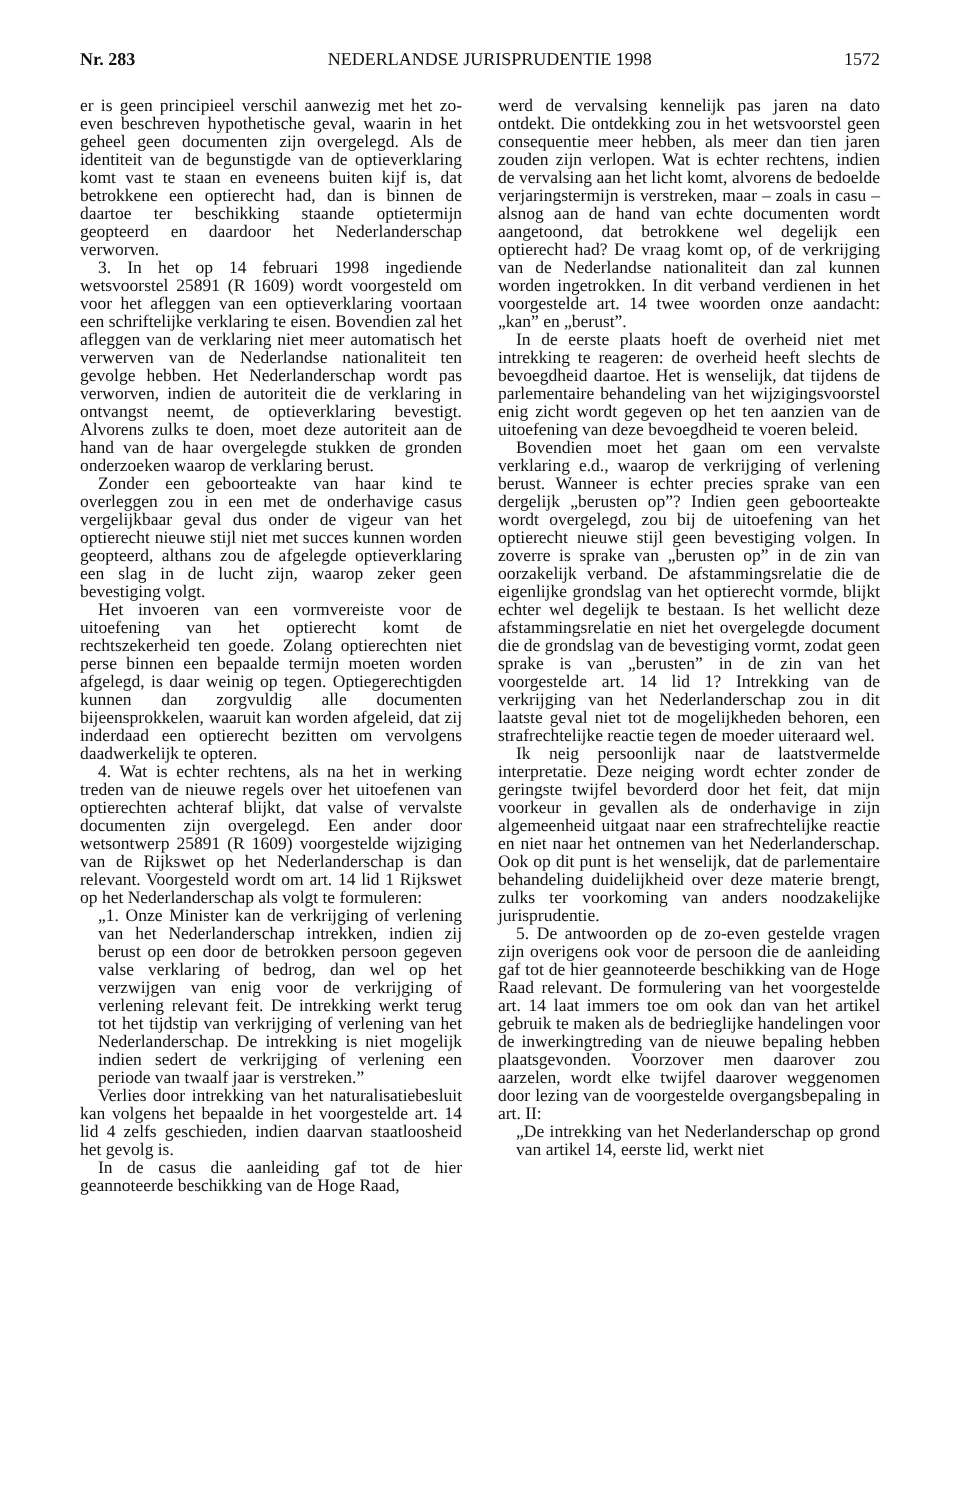Nr. 283 NEDERLANDSE JURISPRUDENTIE 1998 1572
er is geen principieel verschil aanwezig met het zo-even beschreven hypothetische geval, waarin in het geheel geen documenten zijn overgelegd. Als de identiteit van de begunstigde van de optieverklaring komt vast te staan en eveneens buiten kijf is, dat betrokkene een optierecht had, dan is binnen de daartoe ter beschikking staande optietermijn geopteerd en daardoor het Nederlanderschap verworven.
3. In het op 14 februari 1998 ingediende wetsvoorstel 25891 (R 1609) wordt voorgesteld om voor het afleggen van een optieverklaring voortaan een schriftelijke verklaring te eisen. Bovendien zal het afleggen van de verklaring niet meer automatisch het verwerven van de Nederlandse nationaliteit ten gevolge hebben. Het Nederlanderschap wordt pas verworven, indien de autoriteit die de verklaring in ontvangst neemt, de optieverklaring bevestigt. Alvorens zulks te doen, moet deze autoriteit aan de hand van de haar overgelegde stukken de gronden onderzoeken waarop de verklaring berust.
Zonder een geboorteakte van haar kind te overleggen zou in een met de onderhavige casus vergelijkbaar geval dus onder de vigeur van het optierecht nieuwe stijl niet met succes kunnen worden geopteerd, althans zou de afgelegde optieverklaring een slag in de lucht zijn, waarop zeker geen bevestiging volgt.
Het invoeren van een vormvereiste voor de uitoefening van het optierecht komt de rechtszekerheid ten goede. Zolang optierechten niet perse binnen een bepaalde termijn moeten worden afgelegd, is daar weinig op tegen. Optiegerechtigden kunnen dan zorgvuldig alle documenten bijeensprokkelen, waaruit kan worden afgeleid, dat zij inderdaad een optierecht bezitten om vervolgens daadwerkelijk te opteren.
4. Wat is echter rechtens, als na het in werking treden van de nieuwe regels over het uitoefenen van optierechten achteraf blijkt, dat valse of vervalste documenten zijn overgelegd. Een ander door wetsontwerp 25891 (R 1609) voorgestelde wijziging van de Rijkswet op het Nederlanderschap is dan relevant. Voorgesteld wordt om art. 14 lid 1 Rijkswet op het Nederlanderschap als volgt te formuleren:
„1. Onze Minister kan de verkrijging of verlening van het Nederlanderschap intrekken, indien zij berust op een door de betrokken persoon gegeven valse verklaring of bedrog, dan wel op het verzwijgen van enig voor de verkrijging of verlening relevant feit. De intrekking werkt terug tot het tijdstip van verkrijging of verlening van het Nederlanderschap. De intrekking is niet mogelijk indien sedert de verkrijging of verlening een periode van twaalf jaar is verstreken.”
Verlies door intrekking van het naturalisatiebesluit kan volgens het bepaalde in het voorgestelde art. 14 lid 4 zelfs geschieden, indien daarvan staatloosheid het gevolg is.
In de casus die aanleiding gaf tot de hier geannoteerde beschikking van de Hoge Raad,
werd de vervalsing kennelijk pas jaren na dato ontdekt. Die ontdekking zou in het wetsvoorstel geen consequentie meer hebben, als meer dan tien jaren zouden zijn verlopen. Wat is echter rechtens, indien de vervalsing aan het licht komt, alvorens de bedoelde verjaringstermijn is verstreken, maar – zoals in casu – alsnog aan de hand van echte documenten wordt aangetoond, dat betrokkene wel degelijk een optierecht had? De vraag komt op, of de verkrijging van de Nederlandse nationaliteit dan zal kunnen worden ingetrokken. In dit verband verdienen in het voorgestelde art. 14 twee woorden onze aandacht: „kan” en „berust”.
In de eerste plaats hoeft de overheid niet met intrekking te reageren: de overheid heeft slechts de bevoegdheid daartoe. Het is wenselijk, dat tijdens de parlementaire behandeling van het wijzigingsvoorstel enig zicht wordt gegeven op het ten aanzien van de uitoefening van deze bevoegdheid te voeren beleid.
Bovendien moet het gaan om een vervalste verklaring e.d., waarop de verkrijging of verlening berust. Wanneer is echter precies sprake van een dergelijk „berusten op”? Indien geen geboorteakte wordt overgelegd, zou bij de uitoefening van het optierecht nieuwe stijl geen bevestiging volgen. In zoverre is sprake van „berusten op” in de zin van oorzakelijk verband. De afstammingsrelatie die de eigenlijke grondslag van het optierecht vormde, blijkt echter wel degelijk te bestaan. Is het wellicht deze afstammingsrelatie en niet het overgelegde document die de grondslag van de bevestiging vormt, zodat geen sprake is van „berusten” in de zin van het voorgestelde art. 14 lid 1? Intrekking van de verkrijging van het Nederlanderschap zou in dit laatste geval niet tot de mogelijkheden behoren, een strafrechtelijke reactie tegen de moeder uiteraard wel.
Ik neig persoonlijk naar de laatstvermelde interpretatie. Deze neiging wordt echter zonder de geringste twijfel bevorderd door het feit, dat mijn voorkeur in gevallen als de onderhavige in zijn algemeenheid uitgaat naar een strafrechtelijke reactie en niet naar het ontnemen van het Nederlanderschap. Ook op dit punt is het wenselijk, dat de parlementaire behandeling duidelijkheid over deze materie brengt, zulks ter voorkoming van anders noodzakelijke jurisprudentie.
5. De antwoorden op de zo-even gestelde vragen zijn overigens ook voor de persoon die de aanleiding gaf tot de hier geannoteerde beschikking van de Hoge Raad relevant. De formulering van het voorgestelde art. 14 laat immers toe om ook dan van het artikel gebruik te maken als de bedrieglijke handelingen voor de inwerkingtreding van de nieuwe bepaling hebben plaatsgevonden. Voorzover men daarover zou aarzelen, wordt elke twijfel daarover weggenomen door lezing van de voorgestelde overgangsbepaling in art. II:
„De intrekking van het Nederlanderschap op grond van artikel 14, eerste lid, werkt niet